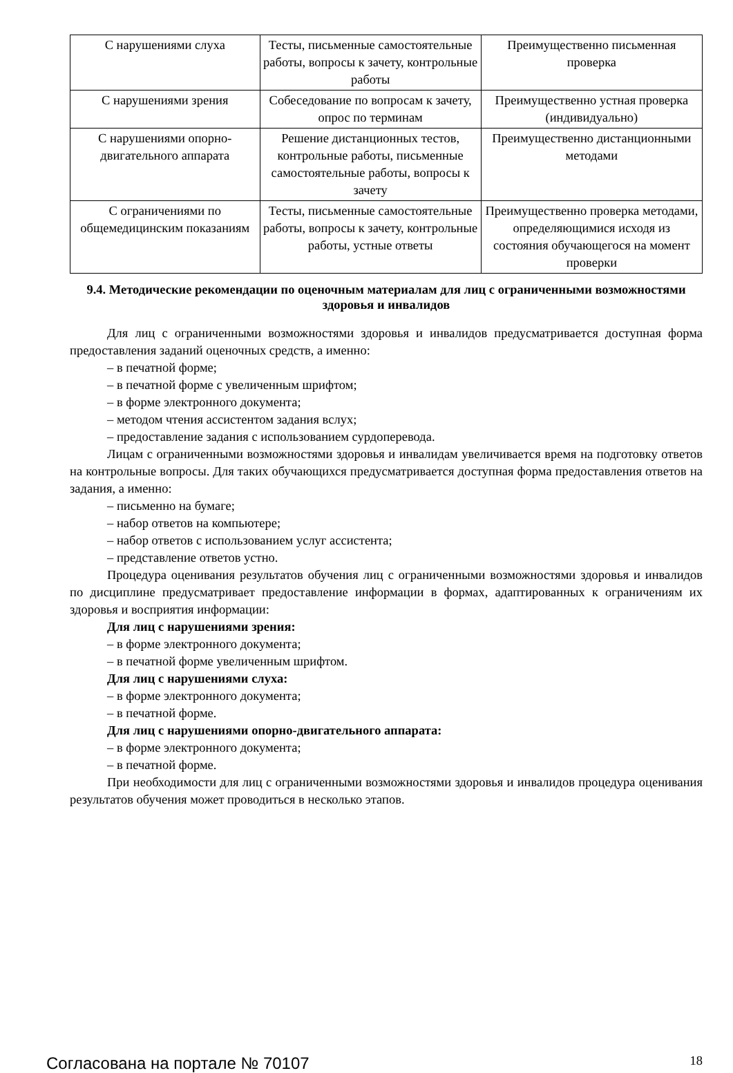| С нарушениями слуха | Тесты, письменные самостоятельные работы, вопросы к зачету, контрольные работы | Преимущественно письменная проверка |
| С нарушениями зрения | Собеседование по вопросам к зачету, опрос по терминам | Преимущественно устная проверка (индивидуально) |
| С нарушениями опорно-двигательного аппарата | Решение дистанционных тестов, контрольные работы, письменные самостоятельные работы, вопросы к зачету | Преимущественно дистанционными методами |
| С ограничениями по общемедицинским показаниям | Тесты, письменные самостоятельные работы, вопросы к зачету, контрольные работы, устные ответы | Преимущественно проверка методами, определяющимися исходя из состояния обучающегося на момент проверки |
9.4. Методические рекомендации по оценочным материалам для лиц с ограниченными возможностями здоровья и инвалидов
Для лиц с ограниченными возможностями здоровья и инвалидов предусматривается доступная форма предоставления заданий оценочных средств, а именно:
– в печатной форме;
– в печатной форме с увеличенным шрифтом;
– в форме электронного документа;
– методом чтения ассистентом задания вслух;
– предоставление задания с использованием сурдоперевода.
Лицам с ограниченными возможностями здоровья и инвалидам увеличивается время на подготовку ответов на контрольные вопросы. Для таких обучающихся предусматривается доступная форма предоставления ответов на задания, а именно:
– письменно на бумаге;
– набор ответов на компьютере;
– набор ответов с использованием услуг ассистента;
– представление ответов устно.
Процедура оценивания результатов обучения лиц с ограниченными возможностями здоровья и инвалидов по дисциплине предусматривает предоставление информации в формах, адаптированных к ограничениям их здоровья и восприятия информации:
Для лиц с нарушениями зрения:
– в форме электронного документа;
– в печатной форме увеличенным шрифтом.
Для лиц с нарушениями слуха:
– в форме электронного документа;
– в печатной форме.
Для лиц с нарушениями опорно-двигательного аппарата:
– в форме электронного документа;
– в печатной форме.
При необходимости для лиц с ограниченными возможностями здоровья и инвалидов процедура оценивания результатов обучения может проводиться в несколько этапов.
Согласована на портале № 70107 18